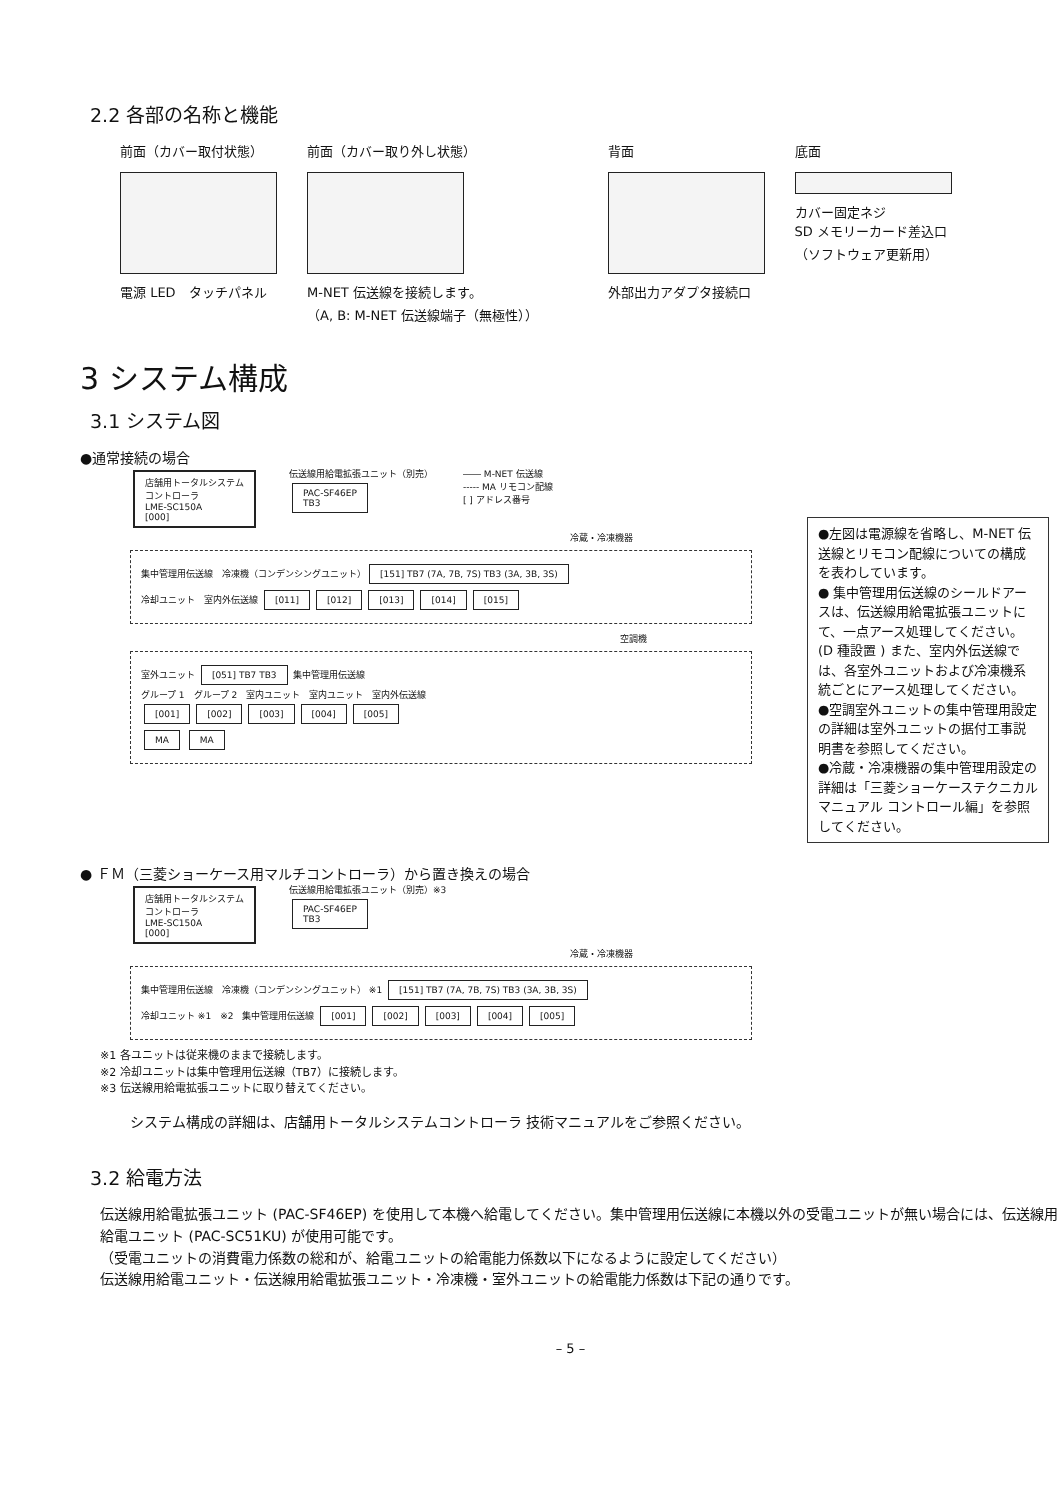2.2 各部の名称と機能
前面（カバー取付状態）
電源 LED　タッチパネル
前面（カバー取り外し状態）
M-NET 伝送線を接続します。
（A, B: M-NET 伝送線端子（無極性））
背面
外部出力アダプタ接続口
底面
カバー固定ネジ
SD メモリーカード差込口
（ソフトウェア更新用）
3 システム構成
3.1 システム図
●通常接続の場合
店舗用トータルシステム
コントローラ
LME-SC150A
[000]
伝送線用給電拡張ユニット（別売）
PAC-SF46EP
TB3
―― M-NET 伝送線
----- MA リモコン配線
[ ] アドレス番号
冷蔵・冷凍機器
集中管理用伝送線　冷凍機（コンデンシングユニット） [151] TB7 (7A, 7B, 7S) TB3 (3A, 3B, 3S)
冷却ユニット　室内外伝送線 [011] [012] [013] [014] [015]
空調機
室外ユニット [051] TB7 TB3 集中管理用伝送線
グループ 1　グループ 2　室内ユニット　室内ユニット　室内外伝送線
[001] [002] [003] [004] [005]
MA MA
●左図は電源線を省略し、M-NET 伝送線とリモコン配線についての構成を表わしています。
● 集中管理用伝送線のシールドアースは、伝送線用給電拡張ユニットにて、一点アース処理してください。(D 種設置 ) また、室内外伝送線では、各室外ユニットおよび冷凍機系統ごとにアース処理してください。
●空調室外ユニットの集中管理用設定の詳細は室外ユニットの据付工事説明書を参照してください。
●冷蔵・冷凍機器の集中管理用設定の詳細は「三菱ショーケーステクニカルマニュアル コントロール編」を参照してください。
● ＦＭ（三菱ショーケース用マルチコントローラ）から置き換えの場合
店舗用トータルシステム
コントローラ
LME-SC150A
[000]
伝送線用給電拡張ユニット（別売）※3
PAC-SF46EP
TB3
冷蔵・冷凍機器
集中管理用伝送線　冷凍機（コンデンシングユニット） ※1 [151] TB7 (7A, 7B, 7S) TB3 (3A, 3B, 3S)
冷却ユニット ※1　※2　集中管理用伝送線 [001] [002] [003] [004] [005]
※1 各ユニットは従来機のままで接続します。
※2 冷却ユニットは集中管理用伝送線（TB7）に接続します。
※3 伝送線用給電拡張ユニットに取り替えてください。
システム構成の詳細は、店舗用トータルシステムコントローラ 技術マニュアルをご参照ください。
3.2 給電方法
伝送線用給電拡張ユニット (PAC-SF46EP) を使用して本機へ給電してください。集中管理用伝送線に本機以外の受電ユニットが無い場合には、伝送線用給電ユニット (PAC-SC51KU) が使用可能です。
（受電ユニットの消費電力係数の総和が、給電ユニットの給電能力係数以下になるように設定してください）
伝送線用給電ユニット・伝送線用給電拡張ユニット・冷凍機・室外ユニットの給電能力係数は下記の通りです。
– 5 –